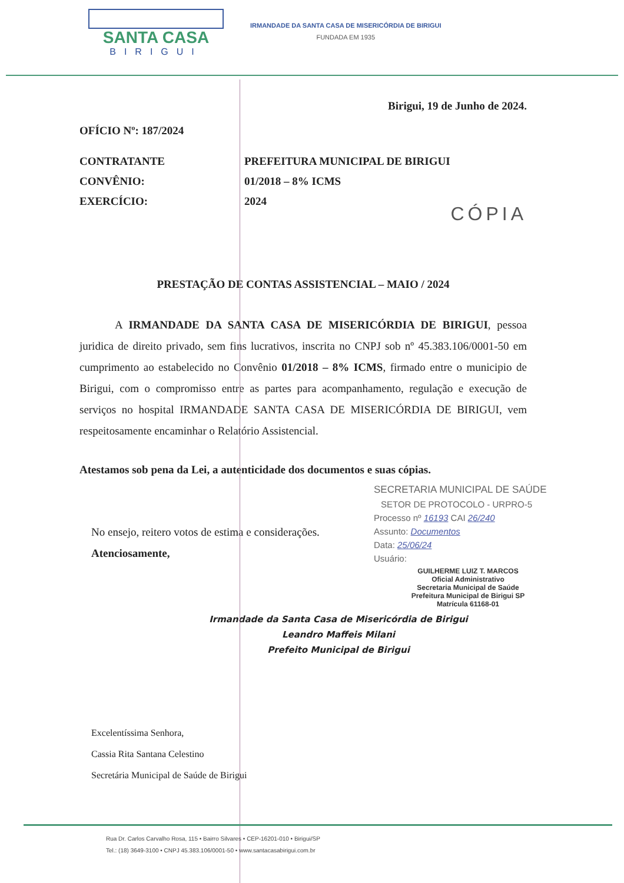SANTA CASA
BIRIGUI
IRMANDADE DA SANTA CASA DE MISERICÓRDIA DE BIRIGUI
FUNDADA EM 1935
Birigui, 19 de Junho de 2024.
OFÍCIO Nº: 187/2024
CONTRATANTE PREFEITURA MUNICIPAL DE BIRIGUI
CONVÊNIO: 01/2018 – 8% ICMS
EXERCÍCIO: 2024
CÓPIA
PRESTAÇÃO DE CONTAS ASSISTENCIAL – MAIO / 2024
A IRMANDADE DA SANTA CASA DE MISERICÓRDIA DE BIRIGUI, pessoa juridica de direito privado, sem fins lucrativos, inscrita no CNPJ sob nº 45.383.106/0001-50 em cumprimento ao estabelecido no Convênio 01/2018 – 8% ICMS, firmado entre o municipio de Birigui, com o compromisso entre as partes para acompanhamento, regulação e execução de serviços no hospital IRMANDADE SANTA CASA DE MISERICÓRDIA DE BIRIGUI, vem respeitosamente encaminhar o Relatório Assistencial.
Atestamos sob pena da Lei, a autenticidade dos documentos e suas cópias.
SECRETARIA MUNICIPAL DE SAÚDE
SETOR DE PROTOCOLO - URPRO-5
Processo nº 16193 CAI 26/240
Assunto: Documentos
Data: 25/06/24
Usuário:
GUILHERME LUIZ T. MARCOS
Oficial Administrativo
Secretaria Municipal de Saúde
Prefeitura Municipal de Birigui SP
Matrícula 61168-01
No ensejo, reitero votos de estima e considerações.
Atenciosamente,
Irmandade da Santa Casa de Misericórdia de Birigui
Leandro Maffeis Milani
Prefeito Municipal de Birigui
Excelentíssima Senhora,
Cassia Rita Santana Celestino
Secretária Municipal de Saúde de Birigui
Rua Dr. Carlos Carvalho Rosa, 115 • Bairro Silvares • CEP-16201-010 • Birigui/SP
Tel.: (18) 3649-3100 • CNPJ 45.383.106/0001-50 • www.santacasabirigui.com.br